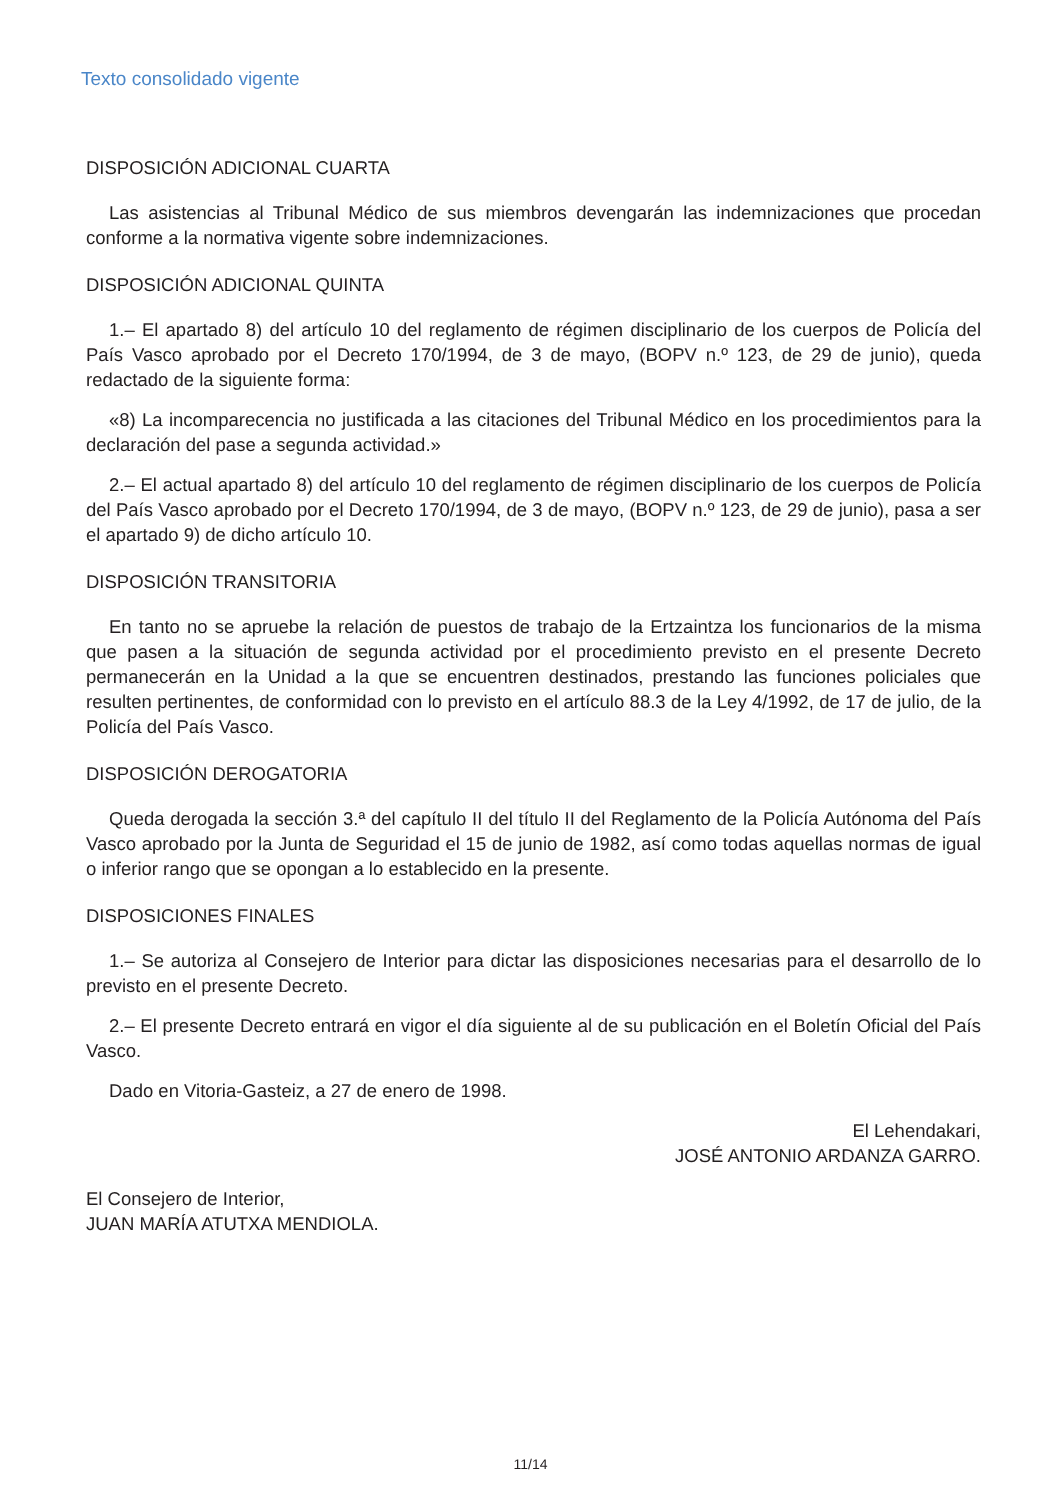Texto consolidado vigente
DISPOSICIÓN ADICIONAL CUARTA
Las asistencias al Tribunal Médico de sus miembros devengarán las indemnizaciones que procedan conforme a la normativa vigente sobre indemnizaciones.
DISPOSICIÓN ADICIONAL QUINTA
1.– El apartado 8) del artículo 10 del reglamento de régimen disciplinario de los cuerpos de Policía del País Vasco aprobado por el Decreto 170/1994, de 3 de mayo, (BOPV n.º 123, de 29 de junio), queda redactado de la siguiente forma:
«8) La incomparecencia no justificada a las citaciones del Tribunal Médico en los procedimientos para la declaración del pase a segunda actividad.»
2.– El actual apartado 8) del artículo 10 del reglamento de régimen disciplinario de los cuerpos de Policía del País Vasco aprobado por el Decreto 170/1994, de 3 de mayo, (BOPV n.º 123, de 29 de junio), pasa a ser el apartado 9) de dicho artículo 10.
DISPOSICIÓN TRANSITORIA
En tanto no se apruebe la relación de puestos de trabajo de la Ertzaintza los funcionarios de la misma que pasen a la situación de segunda actividad por el procedimiento previsto en el presente Decreto permanecerán en la Unidad a la que se encuentren destinados, prestando las funciones policiales que resulten pertinentes, de conformidad con lo previsto en el artículo 88.3 de la Ley 4/1992, de 17 de julio, de la Policía del País Vasco.
DISPOSICIÓN DEROGATORIA
Queda derogada la sección 3.ª del capítulo II del título II del Reglamento de la Policía Autónoma del País Vasco aprobado por la Junta de Seguridad el 15 de junio de 1982, así como todas aquellas normas de igual o inferior rango que se opongan a lo establecido en la presente.
DISPOSICIONES FINALES
1.– Se autoriza al Consejero de Interior para dictar las disposiciones necesarias para el desarrollo de lo previsto en el presente Decreto.
2.– El presente Decreto entrará en vigor el día siguiente al de su publicación en el Boletín Oficial del País Vasco.
Dado en Vitoria-Gasteiz, a 27 de enero de 1998.
El Lehendakari,
JOSÉ ANTONIO ARDANZA GARRO.
El Consejero de Interior,
JUAN MARÍA ATUTXA MENDIOLA.
11/14